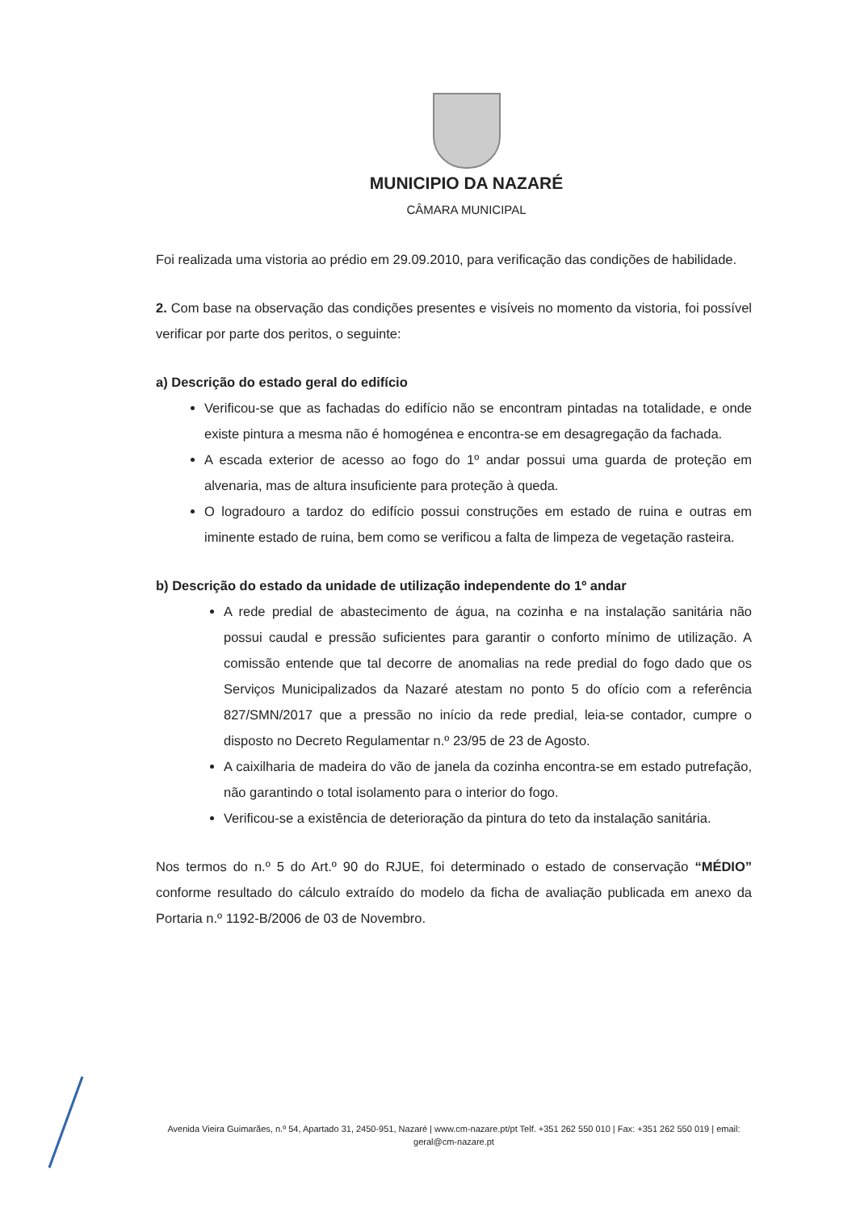MUNICIPIO DA NAZARÉ
CÂMARA MUNICIPAL
Foi realizada uma vistoria ao prédio em 29.09.2010, para verificação das condições de habilidade.
2. Com base na observação das condições presentes e visíveis no momento da vistoria, foi possível verificar por parte dos peritos, o seguinte:
a) Descrição do estado geral do edifício
Verificou-se que as fachadas do edifício não se encontram pintadas na totalidade, e onde existe pintura a mesma não é homogénea e encontra-se em desagregação da fachada.
A escada exterior de acesso ao fogo do 1º andar possui uma guarda de proteção em alvenaria, mas de altura insuficiente para proteção à queda.
O logradouro a tardoz do edifício possui construções em estado de ruina e outras em iminente estado de ruina, bem como se verificou a falta de limpeza de vegetação rasteira.
b) Descrição do estado da unidade de utilização independente do 1º andar
A rede predial de abastecimento de água, na cozinha e na instalação sanitária não possui caudal e pressão suficientes para garantir o conforto mínimo de utilização. A comissão entende que tal decorre de anomalias na rede predial do fogo dado que os Serviços Municipalizados da Nazaré atestam no ponto 5 do ofício com a referência 827/SMN/2017 que a pressão no início da rede predial, leia-se contador, cumpre o disposto no Decreto Regulamentar n.º 23/95 de 23 de Agosto.
A caixilharia de madeira do vão de janela da cozinha encontra-se em estado putrefação, não garantindo o total isolamento para o interior do fogo.
Verificou-se a existência de deterioração da pintura do teto da instalação sanitária.
Nos termos do n.º 5 do Art.º 90 do RJUE, foi determinado o estado de conservação “MÉDIO” conforme resultado do cálculo extraído do modelo da ficha de avaliação publicada em anexo da Portaria n.º 1192-B/2006 de 03 de Novembro.
Avenida Vieira Guimarães, n.º 54, Apartado 31, 2450-951, Nazaré | www.cm-nazare.pt/pt Telf. +351 262 550 010 | Fax: +351 262 550 019 | email: geral@cm-nazare.pt